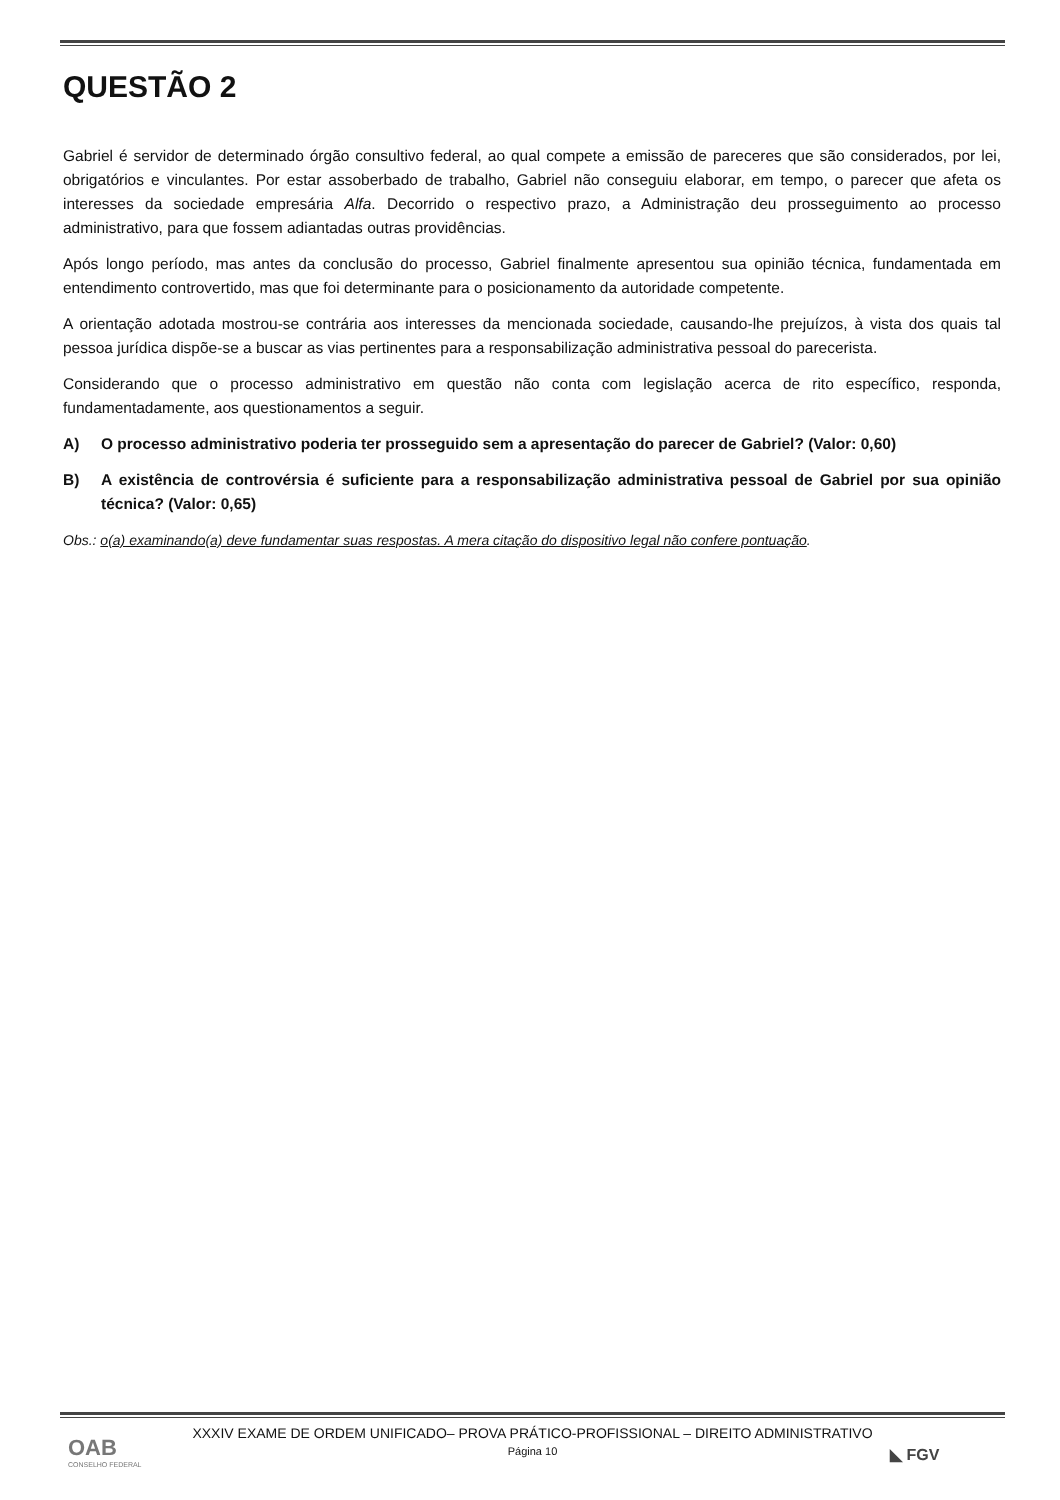QUESTÃO 2
Gabriel é servidor de determinado órgão consultivo federal, ao qual compete a emissão de pareceres que são considerados, por lei, obrigatórios e vinculantes. Por estar assoberbado de trabalho, Gabriel não conseguiu elaborar, em tempo, o parecer que afeta os interesses da sociedade empresária Alfa. Decorrido o respectivo prazo, a Administração deu prosseguimento ao processo administrativo, para que fossem adiantadas outras providências.
Após longo período, mas antes da conclusão do processo, Gabriel finalmente apresentou sua opinião técnica, fundamentada em entendimento controvertido, mas que foi determinante para o posicionamento da autoridade competente.
A orientação adotada mostrou-se contrária aos interesses da mencionada sociedade, causando-lhe prejuízos, à vista dos quais tal pessoa jurídica dispõe-se a buscar as vias pertinentes para a responsabilização administrativa pessoal do parecerista.
Considerando que o processo administrativo em questão não conta com legislação acerca de rito específico, responda, fundamentadamente, aos questionamentos a seguir.
A) O processo administrativo poderia ter prosseguido sem a apresentação do parecer de Gabriel? (Valor: 0,60)
B) A existência de controvérsia é suficiente para a responsabilização administrativa pessoal de Gabriel por sua opinião técnica? (Valor: 0,65)
Obs.: o(a) examinando(a) deve fundamentar suas respostas. A mera citação do dispositivo legal não confere pontuação.
XXXIV EXAME DE ORDEM UNIFICADO– PROVA PRÁTICO-PROFISSIONAL – DIREITO ADMINISTRATIVO
Página 10
OAB
CONSELHO FEDERAL
◣ FGV